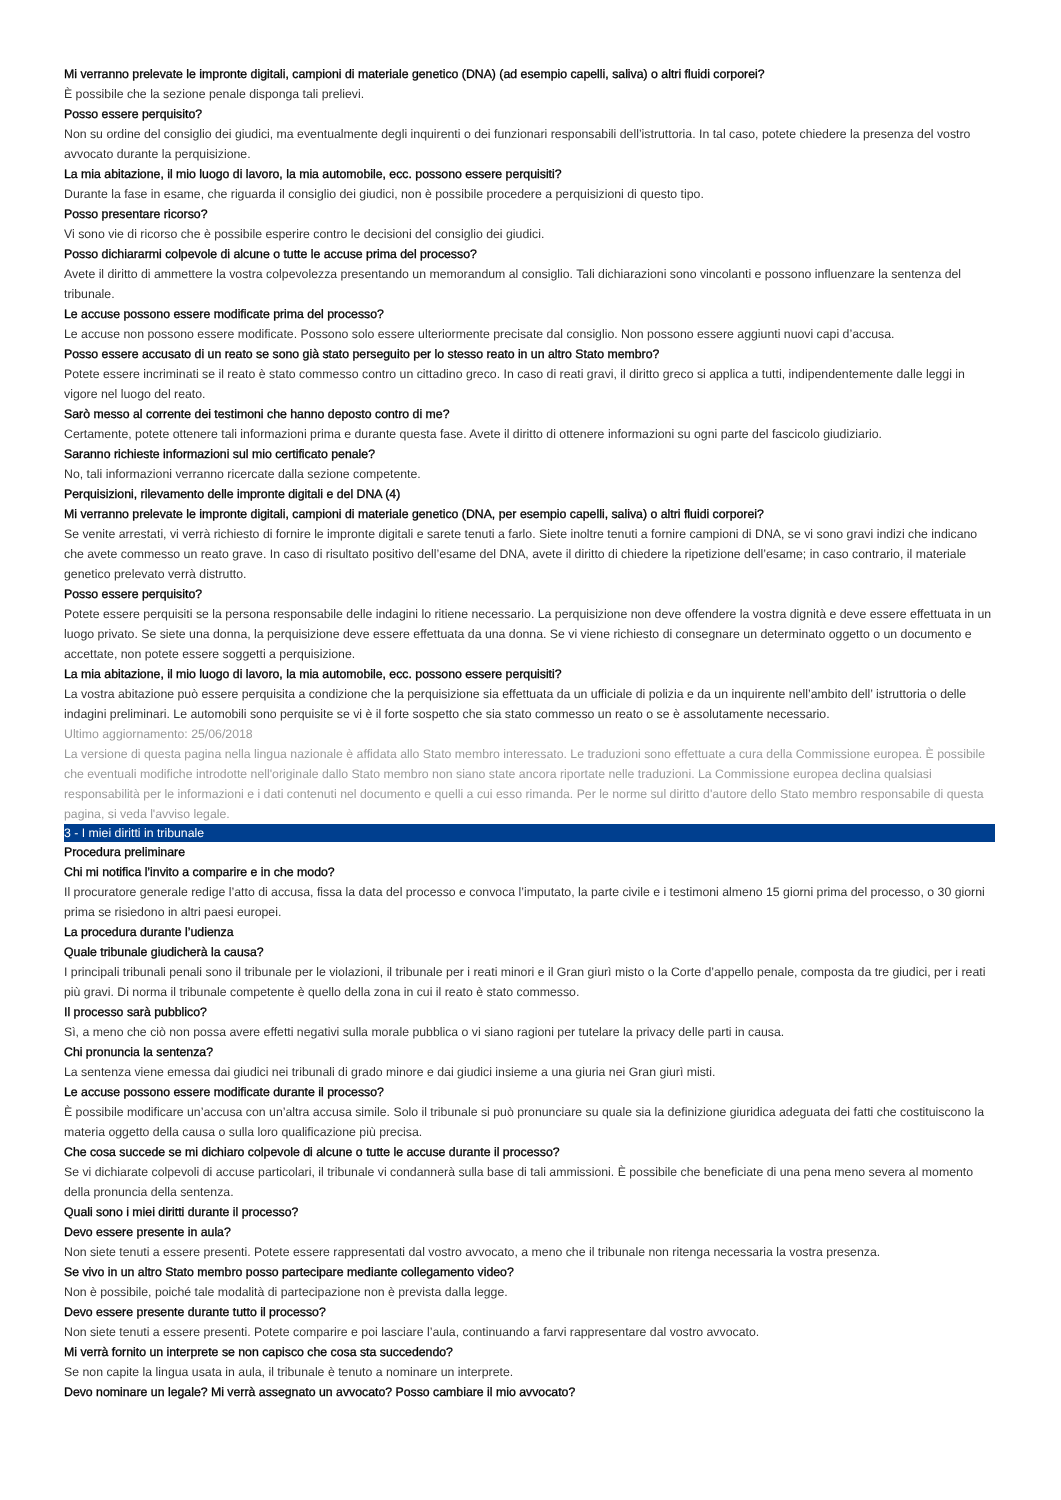Mi verranno prelevate le impronte digitali, campioni di materiale genetico (DNA) (ad esempio capelli, saliva) o altri fluidi corporei?
È possibile che la sezione penale disponga tali prelievi.
Posso essere perquisito?
Non su ordine del consiglio dei giudici, ma eventualmente degli inquirenti o dei funzionari responsabili dell’istruttoria. In tal caso, potete chiedere la presenza del vostro avvocato durante la perquisizione.
La mia abitazione, il mio luogo di lavoro, la mia automobile, ecc. possono essere perquisiti?
Durante la fase in esame, che riguarda il consiglio dei giudici, non è possibile procedere a perquisizioni di questo tipo.
Posso presentare ricorso?
Vi sono vie di ricorso che è possibile esperire contro le decisioni del consiglio dei giudici.
Posso dichiararmi colpevole di alcune o tutte le accuse prima del processo?
Avete il diritto di ammettere la vostra colpevolezza presentando un memorandum al consiglio. Tali dichiarazioni sono vincolanti e possono influenzare la sentenza del tribunale.
Le accuse possono essere modificate prima del processo?
Le accuse non possono essere modificate. Possono solo essere ulteriormente precisate dal consiglio. Non possono essere aggiunti nuovi capi d’accusa.
Posso essere accusato di un reato se sono già stato perseguito per lo stesso reato in un altro Stato membro?
Potete essere incriminati se il reato è stato commesso contro un cittadino greco. In caso di reati gravi, il diritto greco si applica a tutti, indipendentemente dalle leggi in vigore nel luogo del reato.
Sarò messo al corrente dei testimoni che hanno deposto contro di me?
Certamente, potete ottenere tali informazioni prima e durante questa fase. Avete il diritto di ottenere informazioni su ogni parte del fascicolo giudiziario.
Saranno richieste informazioni sul mio certificato penale?
No, tali informazioni verranno ricercate dalla sezione competente.
Perquisizioni, rilevamento delle impronte digitali e del DNA (4)
Mi verranno prelevate le impronte digitali, campioni di materiale genetico (DNA, per esempio capelli, saliva) o altri fluidi corporei?
Se venite arrestati, vi verrà richiesto di fornire le impronte digitali e sarete tenuti a farlo. Siete inoltre tenuti a fornire campioni di DNA, se vi sono gravi indizi che indicano che avete commesso un reato grave. In caso di risultato positivo dell’esame del DNA, avete il diritto di chiedere la ripetizione dell’esame; in caso contrario, il materiale genetico prelevato verrà distrutto.
Posso essere perquisito?
Potete essere perquisiti se la persona responsabile delle indagini lo ritiene necessario. La perquisizione non deve offendere la vostra dignità e deve essere effettuata in un luogo privato. Se siete una donna, la perquisizione deve essere effettuata da una donna. Se vi viene richiesto di consegnare un determinato oggetto o un documento e accettate, non potete essere soggetti a perquisizione.
La mia abitazione, il mio luogo di lavoro, la mia automobile, ecc. possono essere perquisiti?
La vostra abitazione può essere perquisita a condizione che la perquisizione sia effettuata da un ufficiale di polizia e da un inquirente nell’ambito dell’ istruttoria o delle indagini preliminari. Le automobili sono perquisite se vi è il forte sospetto che sia stato commesso un reato o se è assolutamente necessario.
Ultimo aggiornamento: 25/06/2018
La versione di questa pagina nella lingua nazionale è affidata allo Stato membro interessato. Le traduzioni sono effettuate a cura della Commissione europea. È possibile che eventuali modifiche introdotte nell'originale dallo Stato membro non siano state ancora riportate nelle traduzioni. La Commissione europea declina qualsiasi responsabilità per le informazioni e i dati contenuti nel documento e quelli a cui esso rimanda. Per le norme sul diritto d'autore dello Stato membro responsabile di questa pagina, si veda l'avviso legale.
3 - I miei diritti in tribunale
Procedura preliminare
Chi mi notifica l’invito a comparire e in che modo?
Il procuratore generale redige l’atto di accusa, fissa la data del processo e convoca l’imputato, la parte civile e i testimoni almeno 15 giorni prima del processo, o 30 giorni prima se risiedono in altri paesi europei.
La procedura durante l’udienza
Quale tribunale giudicherà la causa?
I principali tribunali penali sono il tribunale per le violazioni, il tribunale per i reati minori e il Gran giurì misto o la Corte d’appello penale, composta da tre giudici, per i reati più gravi. Di norma il tribunale competente è quello della zona in cui il reato è stato commesso.
Il processo sarà pubblico?
Sì, a meno che ciò non possa avere effetti negativi sulla morale pubblica o vi siano ragioni per tutelare la privacy delle parti in causa.
Chi pronuncia la sentenza?
La sentenza viene emessa dai giudici nei tribunali di grado minore e dai giudici insieme a una giuria nei Gran giurì misti.
Le accuse possono essere modificate durante il processo?
È possibile modificare un’accusa con un’altra accusa simile. Solo il tribunale si può pronunciare su quale sia la definizione giuridica adeguata dei fatti che costituiscono la materia oggetto della causa o sulla loro qualificazione più precisa.
Che cosa succede se mi dichiaro colpevole di alcune o tutte le accuse durante il processo?
Se vi dichiarate colpevoli di accuse particolari, il tribunale vi condannerà sulla base di tali ammissioni. È possibile che beneficiate di una pena meno severa al momento della pronuncia della sentenza.
Quali sono i miei diritti durante il processo?
Devo essere presente in aula?
Non siete tenuti a essere presenti. Potete essere rappresentati dal vostro avvocato, a meno che il tribunale non ritenga necessaria la vostra presenza.
Se vivo in un altro Stato membro posso partecipare mediante collegamento video?
Non è possibile, poiché tale modalità di partecipazione non è prevista dalla legge.
Devo essere presente durante tutto il processo?
Non siete tenuti a essere presenti. Potete comparire e poi lasciare l’aula, continuando a farvi rappresentare dal vostro avvocato.
Mi verrà fornito un interprete se non capisco che cosa sta succedendo?
Se non capite la lingua usata in aula, il tribunale è tenuto a nominare un interprete.
Devo nominare un legale? Mi verrà assegnato un avvocato? Posso cambiare il mio avvocato?